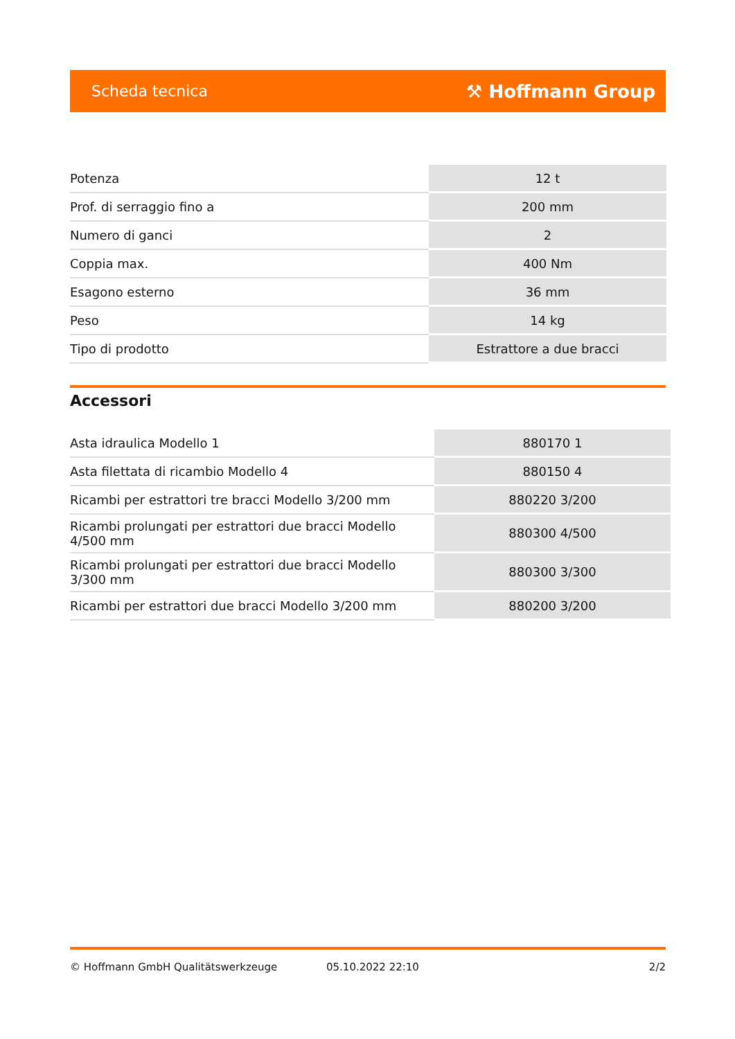Scheda tecnica ⚒ Hoffmann Group
| Potenza | 12 t |
| Prof. di serraggio fino a | 200 mm |
| Numero di ganci | 2 |
| Coppia max. | 400 Nm |
| Esagono esterno | 36 mm |
| Peso | 14 kg |
| Tipo di prodotto | Estrattore a due bracci |
Accessori
| Asta idraulica Modello 1 | 880170 1 |
| Asta filettata di ricambio Modello 4 | 880150 4 |
| Ricambi per estrattori tre bracci Modello 3/200 mm | 880220 3/200 |
| Ricambi prolungati per estrattori due bracci Modello 4/500 mm | 880300 4/500 |
| Ricambi prolungati per estrattori due bracci Modello 3/300 mm | 880300 3/300 |
| Ricambi per estrattori due bracci Modello 3/200 mm | 880200 3/200 |
© Hoffmann GmbH Qualitätswerkzeuge 05.10.2022 22:10 2/2